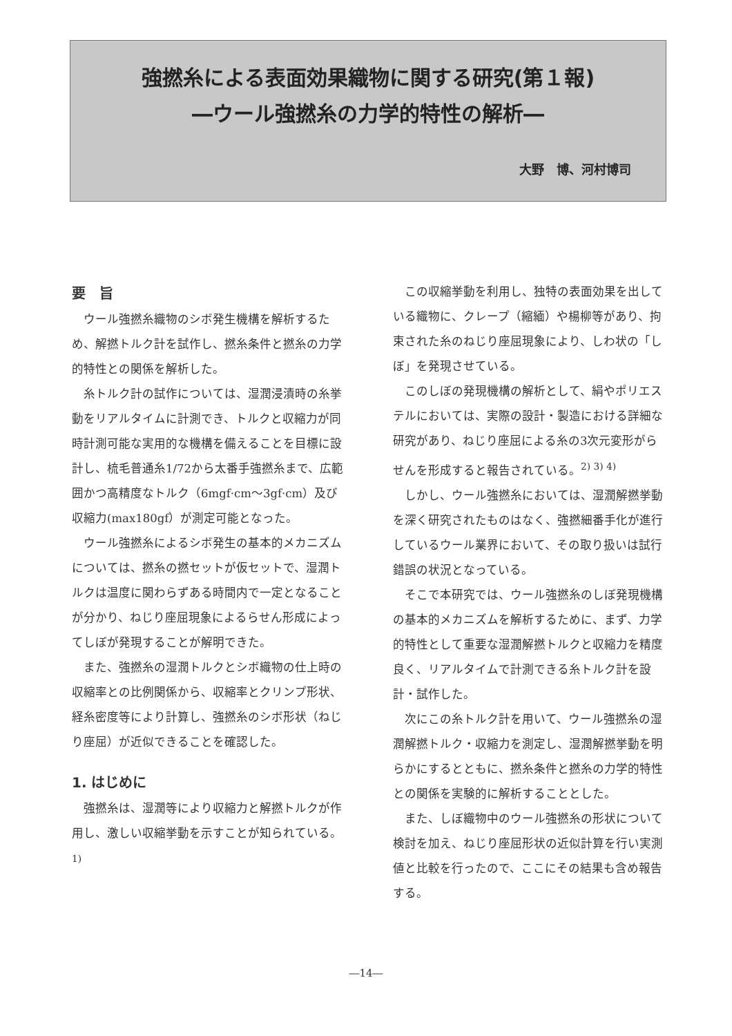強撚糸による表面効果織物に関する研究(第１報)
―ウール強撚糸の力学的特性の解析―
大野　博、河村博司
要　旨
ウール強撚糸織物のシボ発生機構を解析するため、解撚トルク計を試作し、撚糸条件と撚糸の力学的特性との関係を解析した。
糸トルク計の試作については、湿潤浸漬時の糸挙動をリアルタイムに計測でき、トルクと収縮力が同時計測可能な実用的な機構を備えることを目標に設計し、梳毛普通糸1/72から太番手強撚糸まで、広範囲かつ高精度なトルク（6mgf·cm～3gf·cm）及び収縮力(max180gf）が測定可能となった。
ウール強撚糸によるシボ発生の基本的メカニズムについては、撚糸の撚セットが仮セットで、湿潤トルクは温度に関わらずある時間内で一定となることが分かり、ねじり座屈現象によるらせん形成によってしぼが発現することが解明できた。
また、強撚糸の湿潤トルクとシボ織物の仕上時の収縮率との比例関係から、収縮率とクリンプ形状、経糸密度等により計算し、強撚糸のシボ形状（ねじり座屈）が近似できることを確認した。
1. はじめに
強撚糸は、湿潤等により収縮力と解撚トルクが作用し、激しい収縮挙動を示すことが知られている。<sup>1)</sup>
この収縮挙動を利用し、独特の表面効果を出している織物に、クレープ（縮緬）や楊柳等があり、拘束された糸のねじり座屈現象により、しわ状の「しぼ」を発現させている。
このしぼの発現機構の解析として、絹やポリエステルにおいては、実際の設計・製造における詳細な研究があり、ねじり座屈による糸の3次元変形がらせんを形成すると報告されている。<sup>2) 3) 4)</sup>
しかし、ウール強撚糸においては、湿潤解撚挙動を深く研究されたものはなく、強撚細番手化が進行しているウール業界において、その取り扱いは試行錯誤の状況となっている。
そこで本研究では、ウール強撚糸のしぼ発現機構の基本的メカニズムを解析するために、まず、力学的特性として重要な湿潤解撚トルクと収縮力を精度良く、リアルタイムで計測できる糸トルク計を設計・試作した。
次にこの糸トルク計を用いて、ウール強撚糸の湿潤解撚トルク・収縮力を測定し、湿潤解撚挙動を明らかにするとともに、撚糸条件と撚糸の力学的特性との関係を実験的に解析することとした。
また、しぼ織物中のウール強撚糸の形状について検討を加え、ねじり座屈形状の近似計算を行い実測値と比較を行ったので、ここにその結果も含め報告する。
―14―